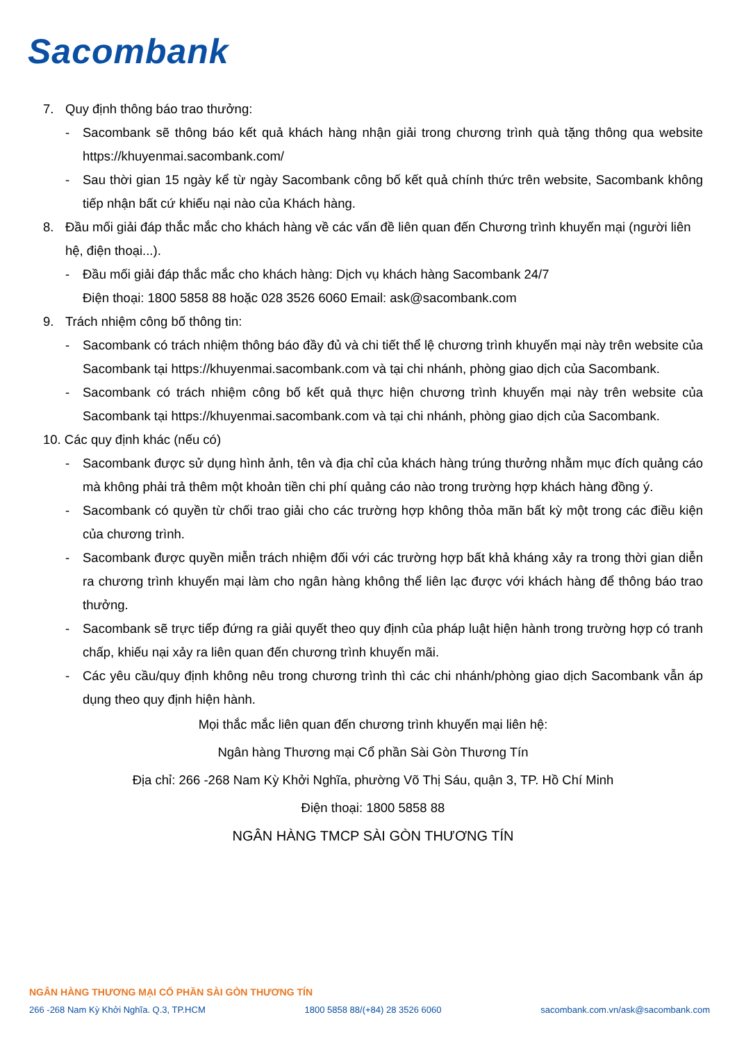Sacombank
7. Quy định thông báo trao thưởng:
- Sacombank sẽ thông báo kết quả khách hàng nhận giải trong chương trình quà tặng thông qua website https://khuyenmai.sacombank.com/
- Sau thời gian 15 ngày kể từ ngày Sacombank công bố kết quả chính thức trên website, Sacombank không tiếp nhận bất cứ khiếu nại nào của Khách hàng.
8. Đầu mối giải đáp thắc mắc cho khách hàng về các vấn đề liên quan đến Chương trình khuyến mại (người liên hệ, điện thoại...).
- Đầu mối giải đáp thắc mắc cho khách hàng: Dịch vụ khách hàng Sacombank 24/7
Điện thoại: 1800 5858 88 hoặc 028 3526 6060 Email: ask@sacombank.com
9. Trách nhiệm công bố thông tin:
- Sacombank có trách nhiệm thông báo đầy đủ và chi tiết thể lệ chương trình khuyến mại này trên website của Sacombank tại https://khuyenmai.sacombank.com và tại chi nhánh, phòng giao dịch của Sacombank.
- Sacombank có trách nhiệm công bố kết quả thực hiện chương trình khuyến mại này trên website của Sacombank tại https://khuyenmai.sacombank.com và tại chi nhánh, phòng giao dịch của Sacombank.
10. Các quy định khác (nếu có)
- Sacombank được sử dụng hình ảnh, tên và địa chỉ của khách hàng trúng thưởng nhằm mục đích quảng cáo mà không phải trả thêm một khoản tiền chi phí quảng cáo nào trong trường hợp khách hàng đồng ý.
- Sacombank có quyền từ chối trao giải cho các trường hợp không thỏa mãn bất kỳ một trong các điều kiện của chương trình.
- Sacombank được quyền miễn trách nhiệm đối với các trường hợp bất khả kháng xảy ra trong thời gian diễn ra chương trình khuyến mại làm cho ngân hàng không thể liên lạc được với khách hàng để thông báo trao thưởng.
- Sacombank sẽ trực tiếp đứng ra giải quyết theo quy định của pháp luật hiện hành trong trường hợp có tranh chấp, khiếu nại xảy ra liên quan đến chương trình khuyến mãi.
- Các yêu cầu/quy định không nêu trong chương trình thì các chi nhánh/phòng giao dịch Sacombank vẫn áp dụng theo quy định hiện hành.
Mọi thắc mắc liên quan đến chương trình khuyến mại liên hệ:
Ngân hàng Thương mại Cổ phần Sài Gòn Thương Tín
Địa chỉ: 266 -268 Nam Kỳ Khởi Nghĩa, phường Võ Thị Sáu, quận 3, TP. Hồ Chí Minh
Điện thoại: 1800 5858 88
NGÂN HÀNG TMCP SÀI GÒN THƯƠNG TÍN
NGÂN HÀNG THƯƠNG MẠI CỔ PHẦN SÀI GÒN THƯƠNG TÍN
266 -268 Nam Kỳ Khởi Nghĩa. Q.3, TP.HCM 1800 5858 88/(+84) 28 3526 6060 sacombank.com.vn/ask@sacombank.com